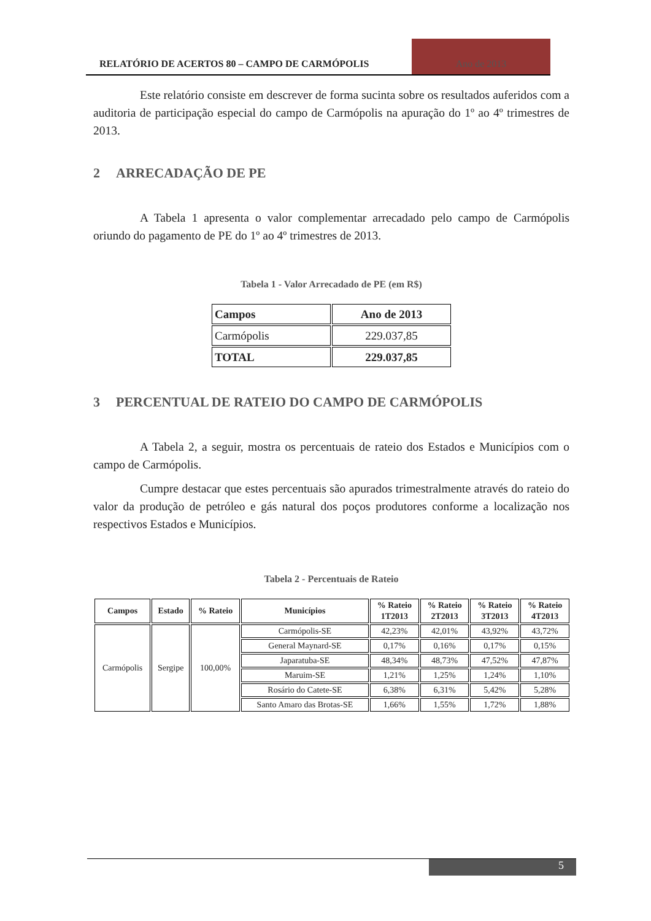RELATÓRIO DE ACERTOS 80 – CAMPO DE CARMÓPOLIS
Ano de 2013
Este relatório consiste em descrever de forma sucinta sobre os resultados auferidos com a auditoria de participação especial do campo de Carmópolis na apuração do 1º ao 4º trimestres de 2013.
2 ARRECADAÇÃO DE PE
A Tabela 1 apresenta o valor complementar arrecadado pelo campo de Carmópolis oriundo do pagamento de PE do 1º ao 4º trimestres de 2013.
Tabela 1 - Valor Arrecadado de PE (em R$)
| Campos | Ano de 2013 |
| Carmópolis | 229.037,85 |
| TOTAL | 229.037,85 |
3 PERCENTUAL DE RATEIO DO CAMPO DE CARMÓPOLIS
A Tabela 2, a seguir, mostra os percentuais de rateio dos Estados e Municípios com o campo de Carmópolis.
Cumpre destacar que estes percentuais são apurados trimestralmente através do rateio do valor da produção de petróleo e gás natural dos poços produtores conforme a localização nos respectivos Estados e Municípios.
Tabela 2 - Percentuais de Rateio
| Campos | Estado | % Rateio | Municípios | % Rateio 1T2013 | % Rateio 2T2013 | % Rateio 3T2013 | % Rateio 4T2013 |
| --- | --- | --- | --- | --- | --- | --- | --- |
| Carmópolis | Sergipe | 100,00% | Carmópolis-SE | 42,23% | 42,01% | 43,92% | 43,72% |
| | | | General Maynard-SE | 0,17% | 0,16% | 0,17% | 0,15% |
| | | | Japaratuba-SE | 48,34% | 48,73% | 47,52% | 47,87% |
| | | | Maruim-SE | 1,21% | 1,25% | 1,24% | 1,10% |
| | | | Rosário do Catete-SE | 6,38% | 6,31% | 5,42% | 5,28% |
| | | | Santo Amaro das Brotas-SE | 1,66% | 1,55% | 1,72% | 1,88% |
5